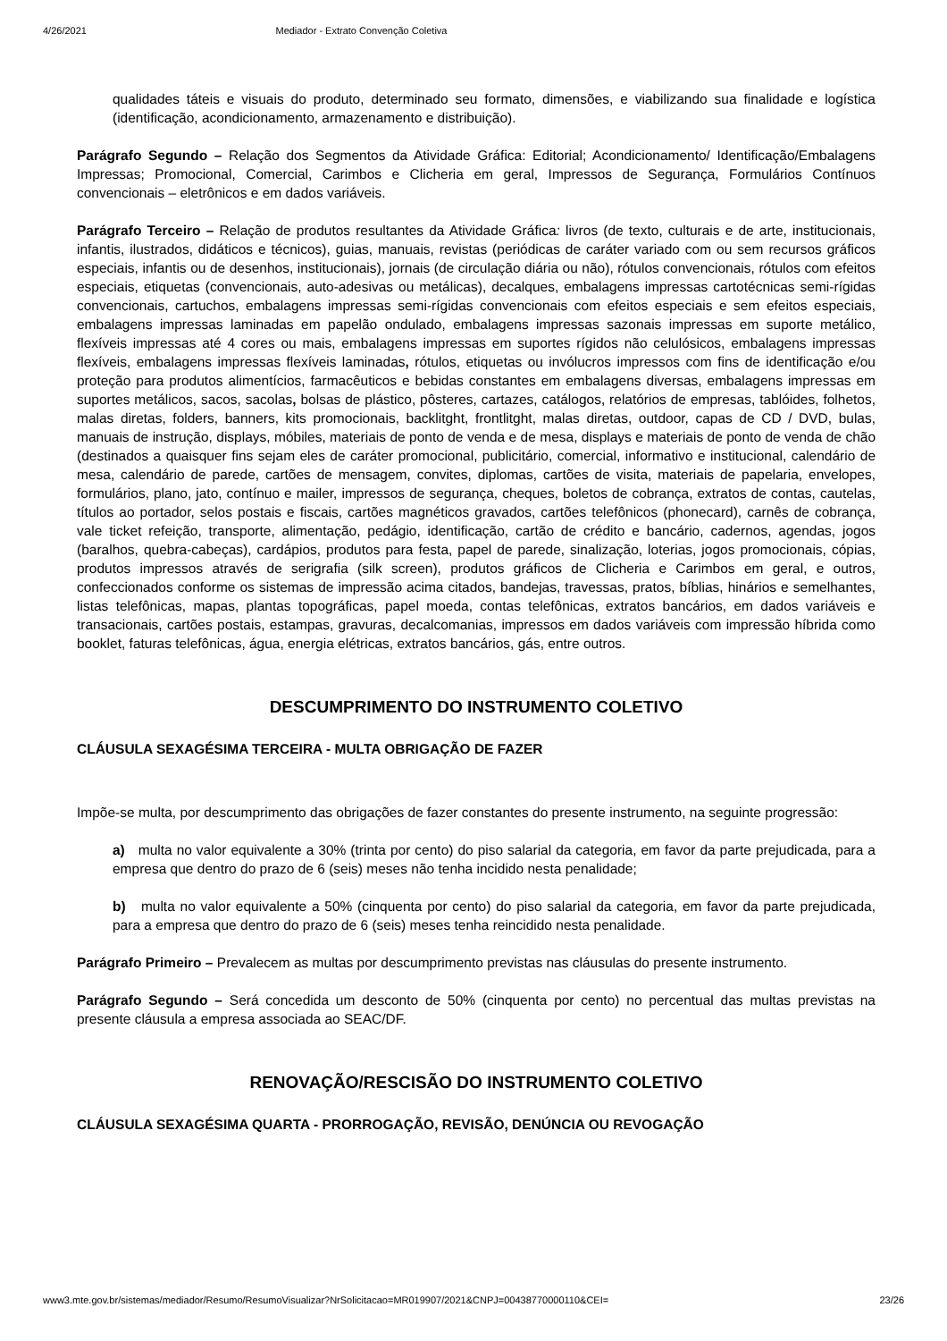4/26/2021 Mediador - Extrato Convenção Coletiva
qualidades táteis e visuais do produto, determinado seu formato, dimensões, e viabilizando sua finalidade e logística (identificação, acondicionamento, armazenamento e distribuição).
Parágrafo Segundo – Relação dos Segmentos da Atividade Gráfica: Editorial; Acondicionamento/ Identificação/Embalagens Impressas; Promocional, Comercial, Carimbos e Clicheria em geral, Impressos de Segurança, Formulários Contínuos convencionais – eletrônicos e em dados variáveis.
Parágrafo Terceiro – Relação de produtos resultantes da Atividade Gráfica: livros (de texto, culturais e de arte, institucionais, infantis, ilustrados, didáticos e técnicos), guias, manuais, revistas (periódicas de caráter variado com ou sem recursos gráficos especiais, infantis ou de desenhos, institucionais), jornais (de circulação diária ou não), rótulos convencionais, rótulos com efeitos especiais, etiquetas (convencionais, auto-adesivas ou metálicas), decalques, embalagens impressas cartotécnicas semi-rígidas convencionais, cartuchos, embalagens impressas semi-rígidas convencionais com efeitos especiais e sem efeitos especiais, embalagens impressas laminadas em papelão ondulado, embalagens impressas sazonais impressas em suporte metálico, flexíveis impressas até 4 cores ou mais, embalagens impressas em suportes rígidos não celulósicos, embalagens impressas flexíveis, embalagens impressas flexíveis laminadas, rótulos, etiquetas ou invólucros impressos com fins de identificação e/ou proteção para produtos alimentícios, farmacêuticos e bebidas constantes em embalagens diversas, embalagens impressas em suportes metálicos, sacos, sacolas, bolsas de plástico, pôsteres, cartazes, catálogos, relatórios de empresas, tablóides, folhetos, malas diretas, folders, banners, kits promocionais, backlitght, frontlitght, malas diretas, outdoor, capas de CD / DVD, bulas, manuais de instrução, displays, móbiles, materiais de ponto de venda e de mesa, displays e materiais de ponto de venda de chão (destinados a quaisquer fins sejam eles de caráter promocional, publicitário, comercial, informativo e institucional, calendário de mesa, calendário de parede, cartões de mensagem, convites, diplomas, cartões de visita, materiais de papelaria, envelopes, formulários, plano, jato, contínuo e mailer, impressos de segurança, cheques, boletos de cobrança, extratos de contas, cautelas, títulos ao portador, selos postais e fiscais, cartões magnéticos gravados, cartões telefônicos (phonecard), carnês de cobrança, vale ticket refeição, transporte, alimentação, pedágio, identificação, cartão de crédito e bancário, cadernos, agendas, jogos (baralhos, quebra-cabeças), cardápios, produtos para festa, papel de parede, sinalização, loterias, jogos promocionais, cópias, produtos impressos através de serigrafia (silk screen), produtos gráficos de Clicheria e Carimbos em geral, e outros, confeccionados conforme os sistemas de impressão acima citados, bandejas, travessas, pratos, bíblias, hinários e semelhantes, listas telefônicas, mapas, plantas topográficas, papel moeda, contas telefônicas, extratos bancários, em dados variáveis e transacionais, cartões postais, estampas, gravuras, decalcomanias, impressos em dados variáveis com impressão híbrida como booklet, faturas telefônicas, água, energia elétricas, extratos bancários, gás, entre outros.
DESCUMPRIMENTO DO INSTRUMENTO COLETIVO
CLÁUSULA SEXAGÉSIMA TERCEIRA - MULTA OBRIGAÇÃO DE FAZER
Impõe-se multa, por descumprimento das obrigações de fazer constantes do presente instrumento, na seguinte progressão:
a) multa no valor equivalente a 30% (trinta por cento) do piso salarial da categoria, em favor da parte prejudicada, para a empresa que dentro do prazo de 6 (seis) meses não tenha incidido nesta penalidade;
b) multa no valor equivalente a 50% (cinquenta por cento) do piso salarial da categoria, em favor da parte prejudicada, para a empresa que dentro do prazo de 6 (seis) meses tenha reincidido nesta penalidade.
Parágrafo Primeiro – Prevalecem as multas por descumprimento previstas nas cláusulas do presente instrumento.
Parágrafo Segundo – Será concedida um desconto de 50% (cinquenta por cento) no percentual das multas previstas na presente cláusula a empresa associada ao SEAC/DF.
RENOVAÇÃO/RESCISÃO DO INSTRUMENTO COLETIVO
CLÁUSULA SEXAGÉSIMA QUARTA - PRORROGAÇÃO, REVISÃO, DENÚNCIA OU REVOGAÇÃO
www3.mte.gov.br/sistemas/mediador/Resumo/ResumoVisualizar?NrSolicitacao=MR019907/2021&CNPJ=00438770000110&CEI= 23/26